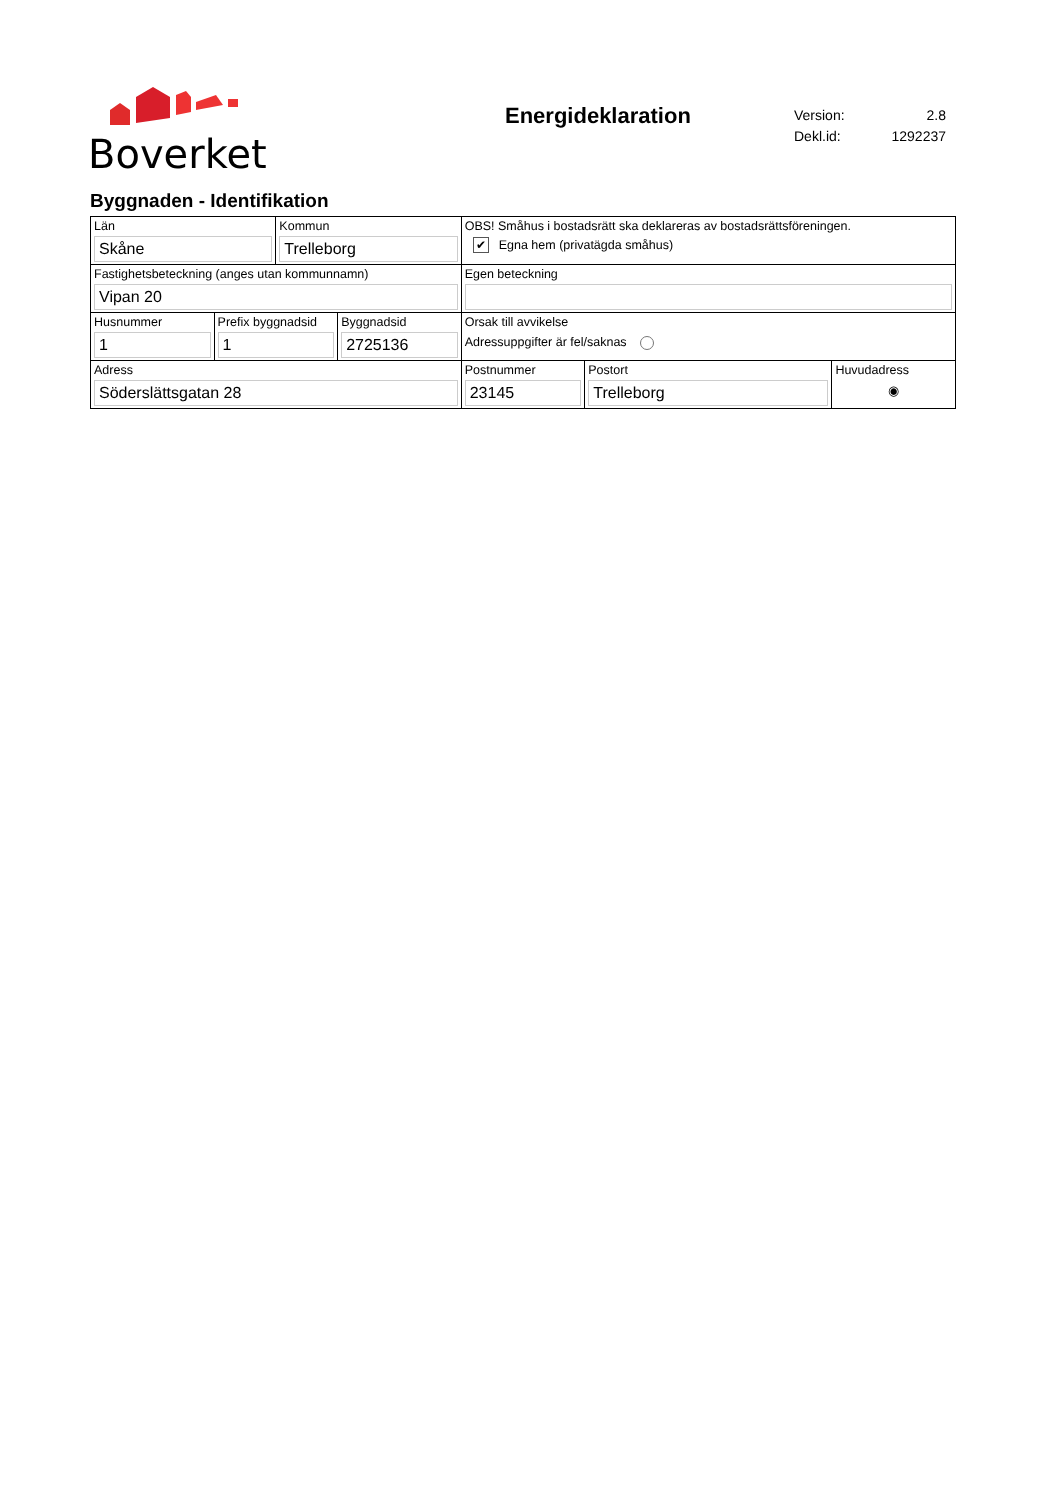Boverket
Energideklaration
| Version: | 2.8 |
| Dekl.id: | 1292237 |
Byggnaden - Identifikation
| Län Skåne | | Kommun Trelleborg | | OBS! Småhus i bostadsrätt ska deklareras av bostadsrättsföreningen. ✔ Egna hem (privatägda småhus) | | |
| Fastighetsbeteckning (anges utan kommunnamn) Vipan 20 | | | | Egen beteckning | | |
| Husnummer 1 | Prefix byggnadsid 1 | | Byggnadsid 2725136 | Orsak till avvikelse Adressuppgifter är fel/saknas | | |
| Adress Söderslättsgatan 28 | | | | Postnummer 23145 | Postort Trelleborg | Huvudadress ◉ |